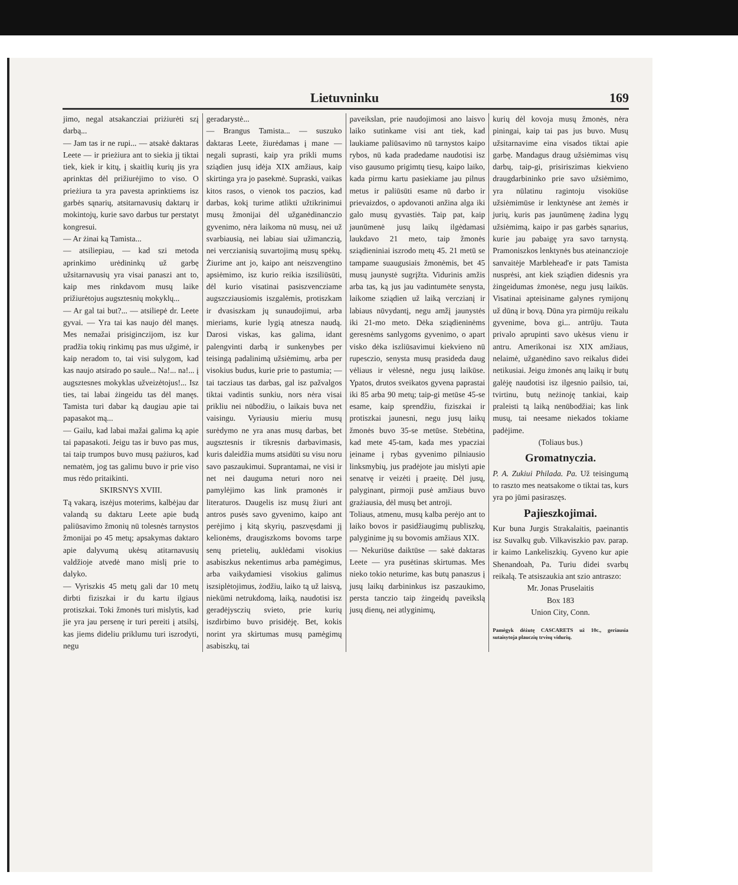Lietuvninku 169
jimo, negal atsakancziai priżiurėti szį darbą...
— Jam tas ir ne rupi... — atsakė daktaras Leete — ir prieżiura ant to siekia jį tiktai tiek, kiek ir kitų, į skaitlių kurių jis yra aprinktas dėl prižiurėjimo to viso. O prieżiura ta yra pavesta aprinktiems isz garbės sąnarių, atsitarnavusių daktarų ir mokintojų, kurie savo darbus tur perstatyt kongresui.
— Ar żinai ką Tamista...
— atsiliepiau, — kad szi metoda aprinkimo urėdininkų už garbę užsitarnavusių yra visai panaszi ant to, kaip mes rinkdavom musų laike prižiurėtojus augsztesnių mokyklų...
— Ar gal tai but?... — atsiliepė dr. Leete gyvai. — Yra tai kas naujo dėl manęs. Mes nemažai prisiginczijom, isz kur pradžia tokių rinkimų pas mus užgimė, ir kaip neradom to, tai visi sulygom, kad kas naujo atsirado po saule... Na!... na!... į augsztesnes mokyklas užveizėtojus!... Isz ties, tai labai żingeidu tas dėl manęs. Tamista turi dabar ką daugiau apie tai papasakot mą...
— Gailu, kad labai mažai galima ką apie tai papasakoti. Jeigu tas ir buvo pas mus, tai taip trumpos buvo musų pażiuros, kad nematėm, jog tas galimu buvo ir prie viso mus rėdo pritaikinti.
SKIRSNYS XVIII.
Tą vakarą, iszėjus moterims, kalbėjau dar valandą su daktaru Leete apie budą paliūsavimo žmonių nū tolesnės tarnystos žmonijai po 45 metų; apsakymas daktaro apie dalyvumą ukėsų atitarnavusių valdžioje atvedė mano mislį prie to dalyko.
— Vyriszkis 45 metų gali dar 10 metų dirbti fiziszkai ir du kartu ilgiaus protiszkai. Toki žmonės turi mislytis, kad jie yra jau persenę ir turi pereiti į atsilsį, kas jiems dideliu priklumu turi iszrodyti, negu
geradarystė...
— Brangus Tamista... — suszuko daktaras Leete, žiurėdamas į mane — negali suprasti, kaip yra prikli mums sziądien jusų idėja XIX amžiaus, kaip skirtinga yra jo pasekmė. Supraski, vaikas kitos rasos, o vienok tos paczios, kad darbas, kokį turime atlikti užtikrinimui musų žmonijai dėl užganėdinanczio gyvenimo, nėra laikoma nū musų, nei už svarbiausią, nei labiau siai užimanczią, nei verczianisią suvartojimą musų spėkų. Żiurime ant jo, kaipo ant neiszvengtino apsiėmimo, isz kurio reikia iszsiliūsūti, dėl kurio visatinai pasiszvencziame augszcziausiomis iszgalėmis, protiszkam ir dvasiszkam jų sunaudojimui, arba mieriams, kurie lygią atnesza naudą. Darosi viskas, kas galima, idant palengvinti darbą ir sunkenybes per teisingą padalinimą užsiėmimų, arba per visokius budus, kurie prie to pastumia; — tai tacziaus tas darbas, gal isz pažvalgos tiktai vadintis sunkiu, nors nėra visai prikliu nei nūbodžiu, o laikais buva net vaisingu. Vyriausiu mieriu musų surėdymo ne yra anas musų darbas, bet augsztesnis ir tikresnis darbavimasis, kuris daleidžia mums atsidūti su visu noru savo paszaukimui. Suprantamai, ne visi ir net nei dauguma neturi noro nei pamylėjimo kas link pramonės ir literaturos. Daugelis isz musų žiuri ant antros pusės savo gyvenimo, kaipo ant perėjimo į kitą skyrių, paszvęsdami jį kelionėms, draugiszkoms bovoms tarpe senų prietelių, auklėdami visokius asabiszkus nekentimus arba pamėgimus, arba vaikydamiesi visokius galimus iszsiplėtojimus, żodžiu, laiko tą už laisvą, niekūmi netrukdomą, laiką, naudotisi isz geradėjysczių svieto, prie kurių iszdirbimo buvo prisidėję. Bet, kokis norint yra skirtumas musų pamėgimų asabiszkų, tai
paveikslan, prie naudojimosi ano laisvo laiko sutinkame visi ant tiek, kad laukiame paliūsavimo nū tarnystos kaipo rybos, nū kada pradedame naudotisi isz viso gausumo prigimtų tiesų, kaipo laiko, kada pirmu kartu pasiekiame jau pilnus metus ir paliūsūti esame nū darbo ir prievaizdos, o apdovanoti anžina alga iki galo musų gyvastiės. Taip pat, kaip jaunūmenė jusų laikų ilgėdamasi laukdavo 21 meto, taip žmonės sziądieniniai iszrodo metų 45. 21 metū se tampame suaugusiais žmonėmis, bet 45 musų jaunystė sugrįžta. Vidurinis amžis arba tas, ką jus jau vadintumėte senysta, laikome sziądien už laiką verczianį ir labiaus nūvydantį, negu amžį jaunystės iki 21-mo meto. Dėka sziądieninėms geresnėms sanlygoms gyvenimo, o apart visko dėka iszliūsavimui kiekvieno nū rupesczio, senysta musų prasideda daug vėliaus ir vėlesnė, negu jusų laikūse. Ypatos, drutos sveikatos gyvena paprastai iki 85 arba 90 metų; taip-gi metūse 45-se esame, kaip sprendžiu, fiziszkai ir protiszkai jaunesni, negu jusų laikų žmonės buvo 35-se metūse. Stebėtina, kad mete 45-tam, kada mes ypacziai įeiname į rybas gyvenimo pilniausio linksmybių, jus pradėjote jau mislyti apie senatvę ir veizėti į praeitę. Dėl jusų, palyginant, pirmoji pusė amžiaus buvo grażiausia, dėl musų bet antroji.
Toliaus, atmenu, musų kalba perėjo ant to laiko bovos ir pasidžiaugimų publiszkų, palyginime jų su bovomis amžiaus XIX.
— Nekuriūse daiktūse — sakė daktaras Leete — yra pusėtinas skirtumas. Mes nieko tokio neturime, kas butų panaszus į jusų laikų darbininkus isz paszaukimo, persta tanczio taip żingeidų paveikslą jusų dienų, nei atlyginimų,
kurių dėl kovoja musų žmonės, nėra piningai, kaip tai pas jus buvo. Musų užsitarnavime eina visados tiktai apie garbę. Mandagus draug užsiėmimas visų darbų, taip-gi, prisiriszimas kiekvieno draugdarbininko prie savo užsiėmimo, yra nūlatinu ragintoju visokiūse užsiėmimūse ir lenktynėse ant żemės ir jurių, kuris pas jaunūmenę żadina lygų užsiėmimą, kaipo ir pas garbės sąnarius, kurie jau pabaigę yra savo tarnystą. Pramoniszkos lenktynės bus ateinanczioje sanvaitėje Marblehead'e ir pats Tamista nusprėsi, ant kiek sziądien didesnis yra żingeidumas żmonėse, negu jusų laikūs. Visatinai apteisiname galynes rymijonų už dūną ir bovą. Dūna yra pirmūju reikalu gyvenime, bova gi... antrūju. Tauta privalo aprupinti savo ukėsus vienu ir antru. Amerikonai isz XIX amžiaus, nelaimė, užganėdino savo reikalus didei netikusiai. Jeigu żmonės anų laikų ir butų galėję naudotisi isz ilgesnio pailsio, tai, tvirtinu, butų neżinoję tankiai, kaip praleisti tą laiką nenūbodžiai; kas link musų, tai neesame niekados tokiame padėjime.
(Toliaus bus.)
Gromatnyczia.
P. A. Zukiui Philada. Pa. Už teisingumą to raszto mes neatsakome o tiktai tas, kurs yra po jūmi pasiraszęs.
Pajieszkojimai.
Kur buna Jurgis Strakalaitis, paeinantis isz Suvalkų gub. Vilkaviszkio pav. parap. ir kaimo Lankeliszkių. Gyveno kur apie Shenandoah, Pa. Turiu didei svarbų reikalą. Te atsiszaukia ant szio antraszo:
Mr. Jonas Pruselaitis
Box 183
Union City, Conn.
Pamėgyk dėżutę CASCARETS už 10c., geriausia sutaisytoja plauczių trvisų vidurių.